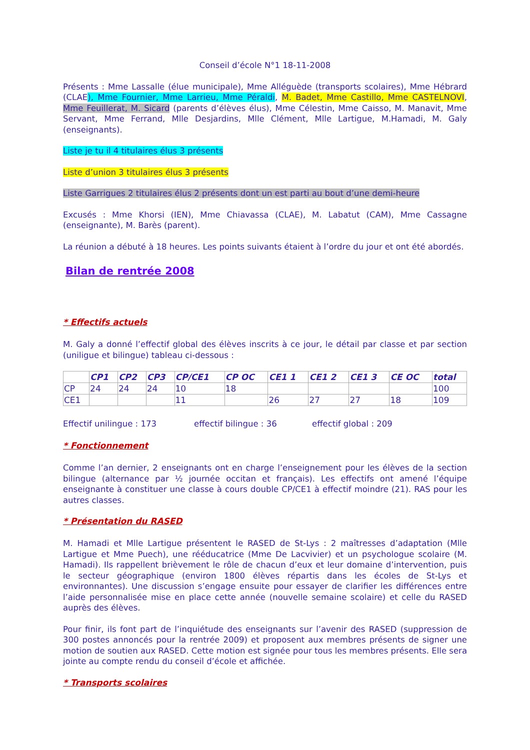Conseil d’école N°1 18-11-2008
Présents : Mme Lassalle (élue municipale), Mme Alléguède (transports scolaires), Mme Hébrard (CLAE), Mme Fournier, Mme Larrieu, Mme Péraldi, M. Badet, Mme Castillo, Mme CASTELNOVI, Mme Feuillerat, M. Sicard (parents d’élèves élus), Mme Célestin, Mme Caisso, M. Manavit, Mme Servant, Mme Ferrand, Mlle Desjardins, Mlle Clément, Mlle Lartigue, M.Hamadi, M. Galy (enseignants).
Liste je tu il 4 titulaires élus 3 présents
Liste d’union 3 titulaires élus 3 présents
Liste Garrigues 2 titulaires élus 2 présents dont un est parti au bout d’une demi-heure
Excusés : Mme Khorsi (IEN), Mme Chiavassa (CLAE), M. Labatut (CAM), Mme Cassagne (enseignante), M. Barès (parent).
La réunion a débuté à 18 heures. Les points suivants étaient à l’ordre du jour et ont été abordés.
Bilan de rentrée 2008
* Effectifs actuels
M. Galy a donné l’effectif global des élèves inscrits à ce jour, le détail par classe et par section (uniligue et bilingue) tableau ci-dessous :
| | CP1 | CP2 | CP3 | CP/CE1 | CP OC | CE1 1 | CE1 2 | CE1 3 | CE OC | total |
| --- | --- | --- | --- | --- | --- | --- | --- | --- | --- | --- |
| CP | 24 | 24 | 24 | 10 | 18 | | | | | 100 |
| CE1 | | | | 11 | | 26 | 27 | 27 | 18 | 109 |
Effectif unilingue : 173 effectif bilingue : 36 effectif global : 209
* Fonctionnement
Comme l’an dernier, 2 enseignants ont en charge l’enseignement pour les élèves de la section bilingue (alternance par ½ journée occitan et français). Les effectifs ont amené l’équipe enseignante à constituer une classe à cours double CP/CE1 à effectif moindre (21). RAS pour les autres classes.
* Présentation du RASED
M. Hamadi et Mlle Lartigue présentent le RASED de St-Lys : 2 maîtresses d’adaptation (Mlle Lartigue et Mme Puech), une rééducatrice (Mme De Lacvivier) et un psychologue scolaire (M. Hamadi). Ils rappellent brièvement le rôle de chacun d’eux et leur domaine d’intervention, puis le secteur géographique (environ 1800 élèves répartis dans les écoles de St-Lys et environnantes). Une discussion s’engage ensuite pour essayer de clarifier les différences entre l’aide personnalisée mise en place cette année (nouvelle semaine scolaire) et celle du RASED auprès des élèves.
Pour finir, ils font part de l’inquiétude des enseignants sur l’avenir des RASED (suppression de 300 postes annoncés pour la rentrée 2009) et proposent aux membres présents de signer une motion de soutien aux RASED. Cette motion est signée pour tous les membres présents. Elle sera jointe au compte rendu du conseil d’école et affichée.
* Transports scolaires